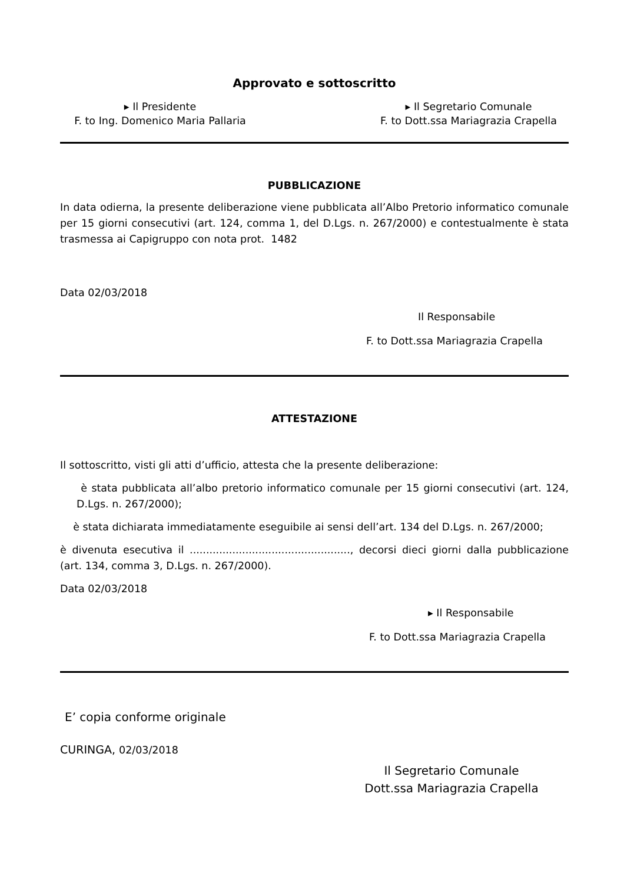Approvato e sottoscritto
▸ Il Presidente
F. to Ing. Domenico Maria Pallaria
▸ Il Segretario Comunale
F. to Dott.ssa Mariagrazia Crapella
PUBBLICAZIONE
In data odierna, la presente deliberazione viene pubblicata all’Albo Pretorio informatico comunale per 15 giorni consecutivi (art. 124, comma 1, del D.Lgs. n. 267/2000) e contestualmente è stata trasmessa ai Capigruppo con nota prot. 1482
Data 02/03/2018
Il Responsabile
F. to Dott.ssa Mariagrazia Crapella
ATTESTAZIONE
Il sottoscritto, visti gli atti d’ufficio, attesta che la presente deliberazione:
è stata pubblicata all’albo pretorio informatico comunale per 15 giorni consecutivi (art. 124, D.Lgs. n. 267/2000);
è stata dichiarata immediatamente eseguibile ai sensi dell’art. 134 del D.Lgs. n. 267/2000;
è divenuta esecutiva il ................................................., decorsi dieci giorni dalla pubblicazione (art. 134, comma 3, D.Lgs. n. 267/2000).
Data 02/03/2018
▸ Il Responsabile
F. to Dott.ssa Mariagrazia Crapella
E’ copia conforme originale
CURINGA, 02/03/2018
Il Segretario Comunale
Dott.ssa Mariagrazia Crapella